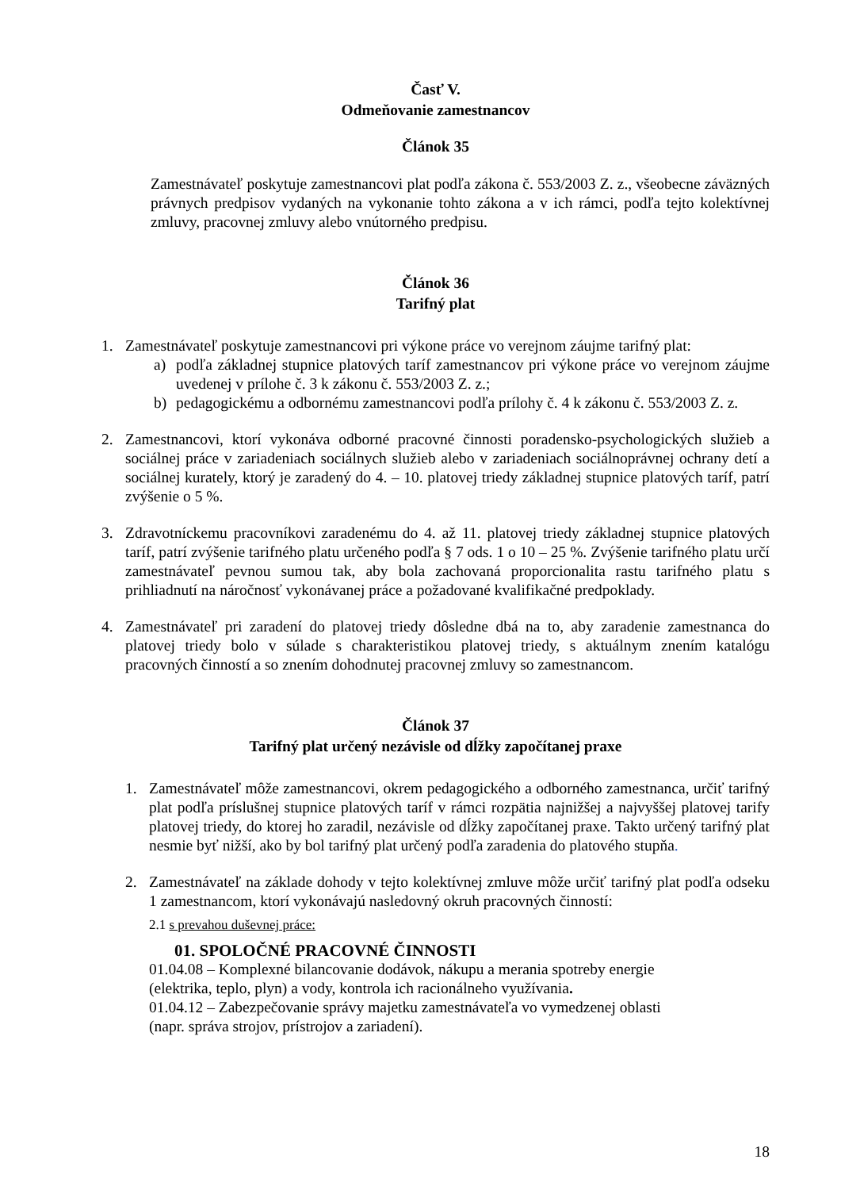Časť V.
Odmeňovanie zamestnancov
Článok 35
Zamestnávateľ poskytuje zamestnancovi plat podľa zákona č. 553/2003 Z. z., všeobecne záväzných právnych predpisov vydaných na vykonanie tohto zákona a v ich rámci, podľa tejto kolektívnej zmluvy, pracovnej zmluvy alebo vnútorného predpisu.
Článok 36
Tarifný plat
1. Zamestnávateľ poskytuje zamestnancovi pri výkone práce vo verejnom záujme tarifný plat:
a) podľa základnej stupnice platových taríf zamestnancov pri výkone práce vo verejnom záujme uvedenej v prílohe č. 3 k zákonu č. 553/2003 Z. z.;
b) pedagogickému a odbornému zamestnancovi podľa prílohy č. 4 k zákonu č. 553/2003 Z. z.
2. Zamestnancovi, ktorí vykonáva odborné pracovné činnosti poradensko-psychologických služieb a sociálnej práce v zariadeniach sociálnych služieb alebo v zariadeniach sociálnoprávnej ochrany detí a sociálnej kurately, ktorý je zaradený do 4. – 10. platovej triedy základnej stupnice platových taríf, patrí zvýšenie o 5 %.
3. Zdravotníckemu pracovníkovi zaradenému do 4. až 11. platovej triedy základnej stupnice platových taríf, patrí zvýšenie tarifného platu určeného podľa § 7 ods. 1 o 10 – 25 %. Zvýšenie tarifného platu určí zamestnávateľ pevnou sumou tak, aby bola zachovaná proporcionalita rastu tarifného platu s prihliadnutí na náročnosť vykonávanej práce a požadované kvalifikačné predpoklady.
4. Zamestnávateľ pri zaradení do platovej triedy dôsledne dbá na to, aby zaradenie zamestnanca do platovej triedy bolo v súlade s charakteristikou platovej triedy, s aktuálnym znením katalógu pracovných činností a so znením dohodnutej pracovnej zmluvy so zamestnancom.
Článok 37
Tarifný plat určený nezávisle od dĺžky započítanej praxe
1. Zamestnávateľ môže zamestnancovi, okrem pedagogického a odborného zamestnanca, určiť tarifný plat podľa príslušnej stupnice platových taríf v rámci rozpätia najnižšej a najvyššej platovej tarify platovej triedy, do ktorej ho zaradil, nezávisle od dĺžky započítanej praxe. Takto určený tarifný plat nesmie byť nižší, ako by bol tarifný plat určený podľa zaradenia do platového stupňa.
2. Zamestnávateľ na základe dohody v tejto kolektívnej zmluve môže určiť tarifný plat podľa odseku 1 zamestnancom, ktorí vykonávajú nasledovný okruh pracovných činností:
2.1 s prevahou duševnej práce:
01. SPOLOČNÉ PRACOVNÉ ČINNOSTI
01.04.08 – Komplexné bilancovanie dodávok, nákupu a merania spotreby energie
(elektrika, teplo, plyn) a vody, kontrola ich racionálneho využívania.
01.04.12 – Zabezpečovanie správy majetku zamestnávateľa vo vymedzenej oblasti
(napr. správa strojov, prístrojov a zariadení).
18